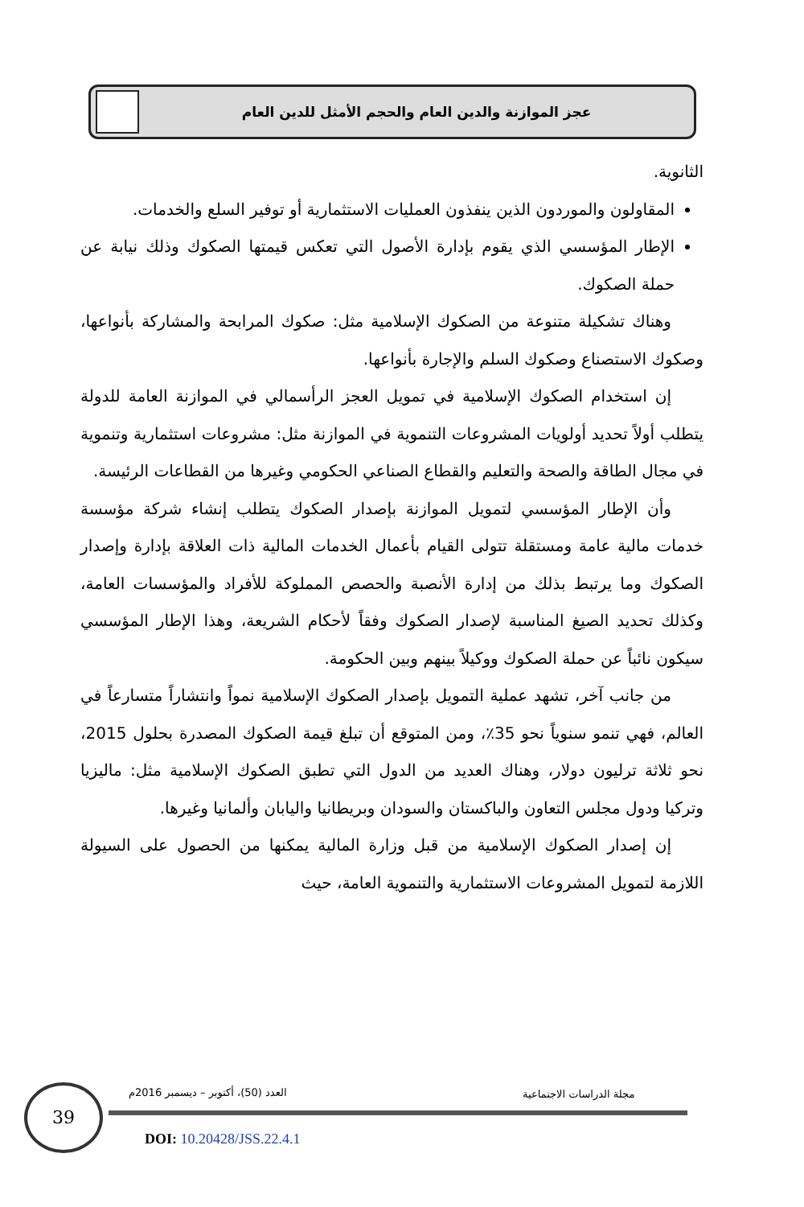عجز الموازنة والدين العام والحجم الأمثل للدين العام
الثانوية.
المقاولون والموردون الذين ينفذون العمليات الاستثمارية أو توفير السلع والخدمات.
الإطار المؤسسي الذي يقوم بإدارة الأصول التي تعكس قيمتها الصكوك وذلك نيابة عن حملة الصكوك.
وهناك تشكيلة متنوعة من الصكوك الإسلامية مثل: صكوك المرابحة والمشاركة بأنواعها، وصكوك الاستصناع وصكوك السلم والإجارة بأنواعها.
إن استخدام الصكوك الإسلامية في تمويل العجز الرأسمالي في الموازنة العامة للدولة يتطلب أولاً تحديد أولويات المشروعات التنموية في الموازنة مثل: مشروعات استثمارية وتنموية في مجال الطاقة والصحة والتعليم والقطاع الصناعي الحكومي وغيرها من القطاعات الرئيسة.
وأن الإطار المؤسسي لتمويل الموازنة بإصدار الصكوك يتطلب إنشاء شركة مؤسسة خدمات مالية عامة ومستقلة تتولى القيام بأعمال الخدمات المالية ذات العلاقة بإدارة وإصدار الصكوك وما يرتبط بذلك من إدارة الأنصبة والحصص المملوكة للأفراد والمؤسسات العامة، وكذلك تحديد الصيغ المناسبة لإصدار الصكوك وفقاً لأحكام الشريعة، وهذا الإطار المؤسسي سيكون نائباً عن حملة الصكوك ووكيلاً بينهم وبين الحكومة.
من جانب آخر، تشهد عملية التمويل بإصدار الصكوك الإسلامية نمواً وانتشاراً متسارعاً في العالم، فهي تنمو سنوياً نحو 35٪، ومن المتوقع أن تبلغ قيمة الصكوك المصدرة بحلول 2015، نحو ثلاثة ترليون دولار، وهناك العديد من الدول التي تطبق الصكوك الإسلامية مثل: ماليزيا وتركيا ودول مجلس التعاون والباكستان والسودان وبريطانيا واليابان وألمانيا وغيرها.
إن إصدار الصكوك الإسلامية من قبل وزارة المالية يمكنها من الحصول على السيولة اللازمة لتمويل المشروعات الاستثمارية والتنموية العامة، حيث
39
العدد (50)، أكتوبر – ديسمبر 2016م
مجلة الدراسات الاجتماعية
DOI: 10.20428/JSS.22.4.1